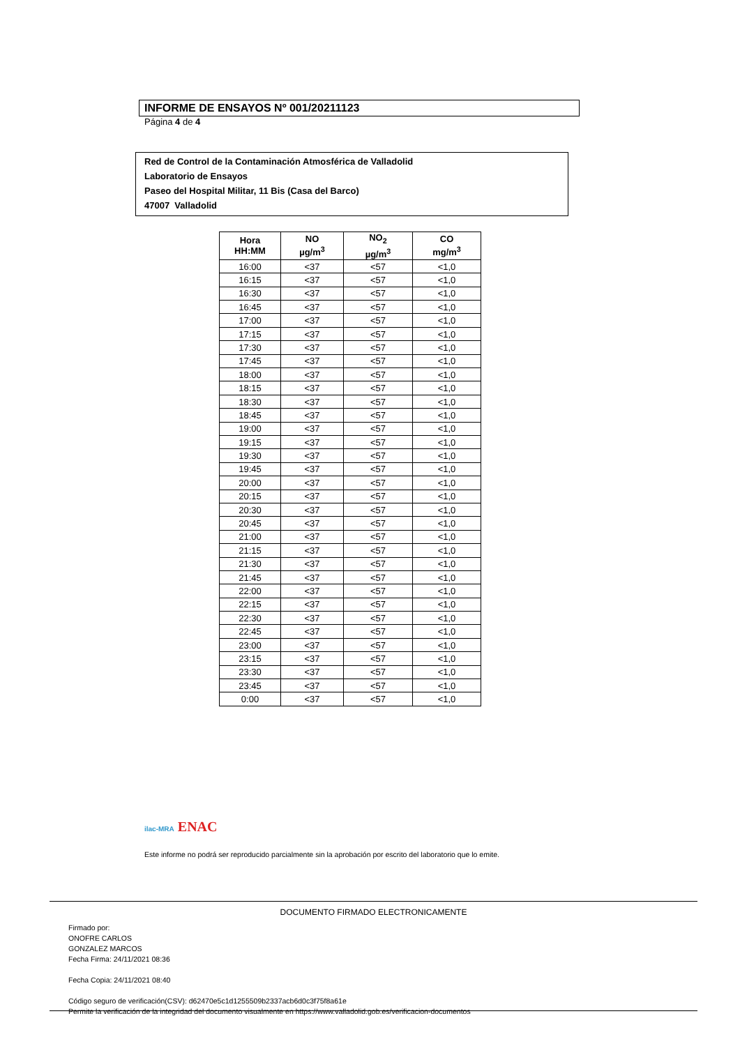INFORME DE ENSAYOS Nº 001/20211123
Página 4 de 4
Red de Control de la Contaminación Atmosférica de Valladolid
Laboratorio de Ensayos
Paseo del Hospital Militar, 11 Bis (Casa del Barco)
47007 Valladolid
| Hora HH:MM | NO µg/m<sup>3</sup> | NO<sub>2</sub> µg/m<sup>3</sup> | CO mg/m<sup>3</sup> |
| --- | --- | --- | --- |
| 16:00 | <37 | <57 | <1,0 |
| 16:15 | <37 | <57 | <1,0 |
| 16:30 | <37 | <57 | <1,0 |
| 16:45 | <37 | <57 | <1,0 |
| 17:00 | <37 | <57 | <1,0 |
| 17:15 | <37 | <57 | <1,0 |
| 17:30 | <37 | <57 | <1,0 |
| 17:45 | <37 | <57 | <1,0 |
| 18:00 | <37 | <57 | <1,0 |
| 18:15 | <37 | <57 | <1,0 |
| 18:30 | <37 | <57 | <1,0 |
| 18:45 | <37 | <57 | <1,0 |
| 19:00 | <37 | <57 | <1,0 |
| 19:15 | <37 | <57 | <1,0 |
| 19:30 | <37 | <57 | <1,0 |
| 19:45 | <37 | <57 | <1,0 |
| 20:00 | <37 | <57 | <1,0 |
| 20:15 | <37 | <57 | <1,0 |
| 20:30 | <37 | <57 | <1,0 |
| 20:45 | <37 | <57 | <1,0 |
| 21:00 | <37 | <57 | <1,0 |
| 21:15 | <37 | <57 | <1,0 |
| 21:30 | <37 | <57 | <1,0 |
| 21:45 | <37 | <57 | <1,0 |
| 22:00 | <37 | <57 | <1,0 |
| 22:15 | <37 | <57 | <1,0 |
| 22:30 | <37 | <57 | <1,0 |
| 22:45 | <37 | <57 | <1,0 |
| 23:00 | <37 | <57 | <1,0 |
| 23:15 | <37 | <57 | <1,0 |
| 23:30 | <37 | <57 | <1,0 |
| 23:45 | <37 | <57 | <1,0 |
| 0:00 | <37 | <57 | <1,0 |
ilac-MRA ENAC
Este informe no podrá ser reproducido parcialmente sin la aprobación por escrito del laboratorio que lo emite.
DOCUMENTO FIRMADO ELECTRONICAMENTE
Firmado por:
ONOFRE CARLOS
GONZALEZ MARCOS
Fecha Firma: 24/11/2021 08:36
Fecha Copia: 24/11/2021 08:40
Código seguro de verificación(CSV): d62470e5c1d1255509b2337acb6d0c3f75f8a61e
Permite la verificación de la integridad del documento visualmente en https://www.valladolid.gob.es/verificacion-documentos